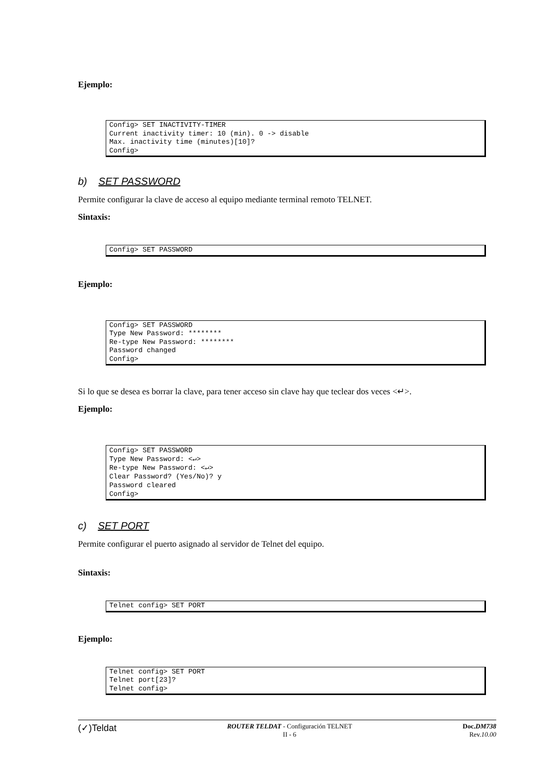Ejemplo:
Config> SET INACTIVITY-TIMER Current inactivity timer: 10 (min). 0 -> disable Max. inactivity time (minutes)[10]? Config>
b) SET PASSWORD
Permite configurar la clave de acceso al equipo mediante terminal remoto TELNET.
Sintaxis:
Config> SET PASSWORD
Ejemplo:
Config> SET PASSWORD Type New Password: ******** Re-type New Password: ******** Password changed Config>
Si lo que se desea es borrar la clave, para tener acceso sin clave hay que teclear dos veces <↵>.
Ejemplo:
Config> SET PASSWORD Type New Password: <↵> Re-type New Password: <↵> Clear Password? (Yes/No)? y Password cleared Config>
c) SET PORT
Permite configurar el puerto asignado al servidor de Telnet del equipo.
Sintaxis:
Telnet config> SET PORT
Ejemplo:
Telnet config> SET PORT Telnet port[23]? Telnet config>
(✓)Teldat
ROUTER TELDAT - Configuración TELNET
II - 6
Doc.DM738
Rev.10.00